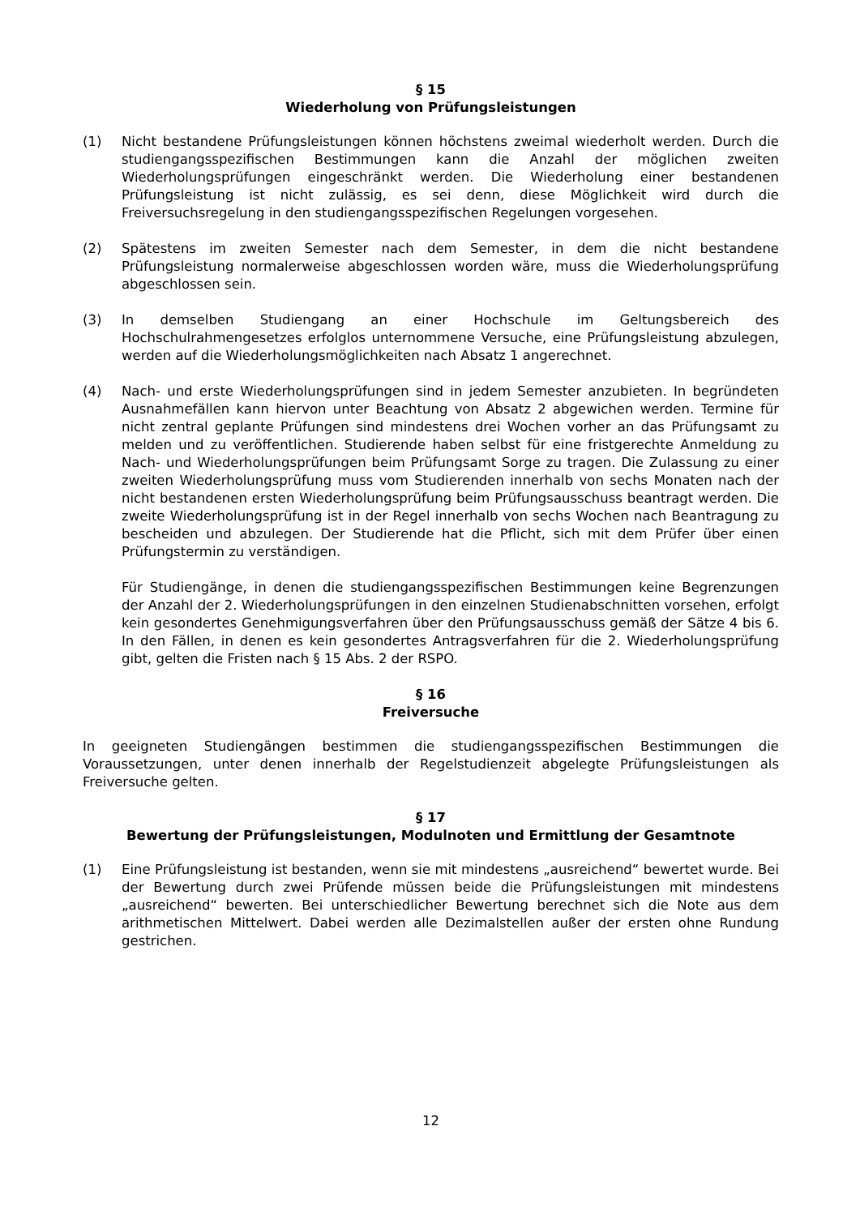§ 15
Wiederholung von Prüfungsleistungen
(1) Nicht bestandene Prüfungsleistungen können höchstens zweimal wiederholt werden. Durch die studiengangsspezifischen Bestimmungen kann die Anzahl der möglichen zweiten Wiederholungsprüfungen eingeschränkt werden. Die Wiederholung einer bestandenen Prüfungsleistung ist nicht zulässig, es sei denn, diese Möglichkeit wird durch die Freiversuchsregelung in den studiengangsspezifischen Regelungen vorgesehen.
(2) Spätestens im zweiten Semester nach dem Semester, in dem die nicht bestandene Prüfungsleistung normalerweise abgeschlossen worden wäre, muss die Wiederholungsprüfung abgeschlossen sein.
(3) In demselben Studiengang an einer Hochschule im Geltungsbereich des Hochschulrahmengesetzes erfolglos unternommene Versuche, eine Prüfungsleistung abzulegen, werden auf die Wiederholungsmöglichkeiten nach Absatz 1 angerechnet.
(4) Nach- und erste Wiederholungsprüfungen sind in jedem Semester anzubieten. In begründeten Ausnahmefällen kann hiervon unter Beachtung von Absatz 2 abgewichen werden. Termine für nicht zentral geplante Prüfungen sind mindestens drei Wochen vorher an das Prüfungsamt zu melden und zu veröffentlichen. Studierende haben selbst für eine fristgerechte Anmeldung zu Nach- und Wiederholungsprüfungen beim Prüfungsamt Sorge zu tragen. Die Zulassung zu einer zweiten Wiederholungsprüfung muss vom Studierenden innerhalb von sechs Monaten nach der nicht bestandenen ersten Wiederholungsprüfung beim Prüfungsausschuss beantragt werden. Die zweite Wiederholungsprüfung ist in der Regel innerhalb von sechs Wochen nach Beantragung zu bescheiden und abzulegen. Der Studierende hat die Pflicht, sich mit dem Prüfer über einen Prüfungstermin zu verständigen.
Für Studiengänge, in denen die studiengangsspezifischen Bestimmungen keine Begrenzungen der Anzahl der 2. Wiederholungsprüfungen in den einzelnen Studienabschnitten vorsehen, erfolgt kein gesondertes Genehmigungsverfahren über den Prüfungsausschuss gemäß der Sätze 4 bis 6. In den Fällen, in denen es kein gesondertes Antragsverfahren für die 2. Wiederholungsprüfung gibt, gelten die Fristen nach § 15 Abs. 2 der RSPO.
§ 16
Freiversuche
In geeigneten Studiengängen bestimmen die studiengangsspezifischen Bestimmungen die Voraussetzungen, unter denen innerhalb der Regelstudienzeit abgelegte Prüfungsleistungen als Freiversuche gelten.
§ 17
Bewertung der Prüfungsleistungen, Modulnoten und Ermittlung der Gesamtnote
(1) Eine Prüfungsleistung ist bestanden, wenn sie mit mindestens „ausreichend“ bewertet wurde. Bei der Bewertung durch zwei Prüfende müssen beide die Prüfungsleistungen mit mindestens „ausreichend“ bewerten. Bei unterschiedlicher Bewertung berechnet sich die Note aus dem arithmetischen Mittelwert. Dabei werden alle Dezimalstellen außer der ersten ohne Rundung gestrichen.
12